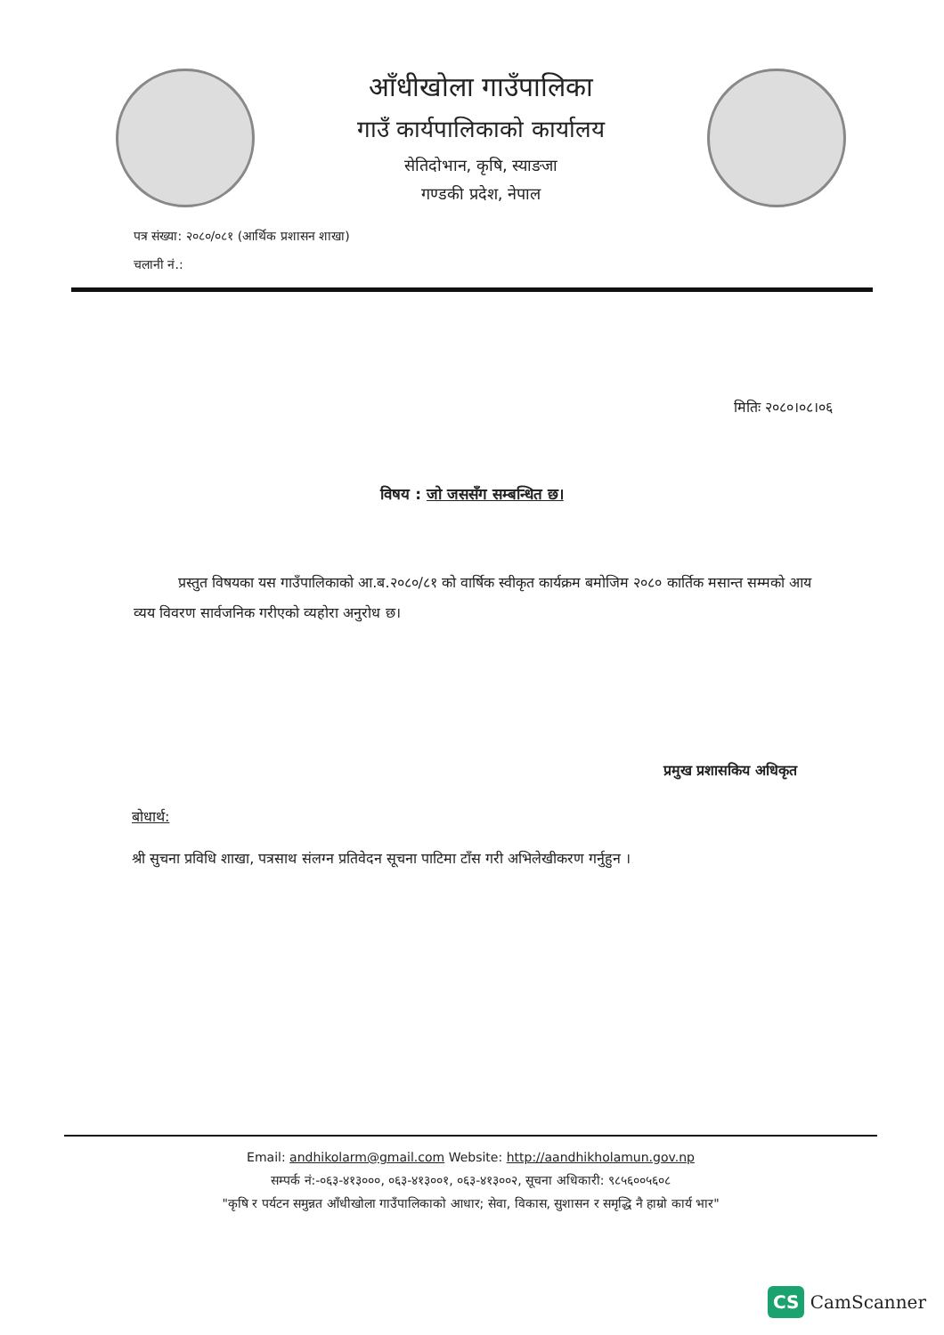आँधीखोला गाउँपालिका
गाउँ कार्यपालिकाको कार्यालय
सेतिदोभान, कृषि, स्याङजा
गण्डकी प्रदेश, नेपाल
पत्र संख्या: २०८०/०८१ (आर्थिक प्रशासन शाखा)
चलानी नं.:
मितिः २०८०।०८।०६
विषय : जो जससँग सम्बन्धित छ।
प्रस्तुत विषयका यस गाउँपालिकाको आ.ब.२०८०/८१ को वार्षिक स्वीकृत कार्यक्रम बमोजिम २०८० कार्तिक मसान्त सम्मको आय व्यय विवरण सार्वजनिक गरीएको व्यहोरा अनुरोध छ।
प्रमुख प्रशासकिय अधिकृत
बोधार्थ:
श्री सुचना प्रविधि शाखा, पत्रसाथ संलग्न प्रतिवेदन सूचना पाटिमा टाँस गरी अभिलेखीकरण गर्नुहुन ।
Email: andhikolarm@gmail.com Website: http://aandhikholamun.gov.np
सम्पर्क नं:-०६३-४१३०००, ०६३-४१३००१, ०६३-४१३००२, सूचना अधिकारी: ९८५६००५६०८
"कृषि र पर्यटन समुन्नत आँधीखोला गाउँपालिकाको आधार; सेवा, विकास, सुशासन र समृद्धि नै हाम्रो कार्य भार"
CS CamScanner